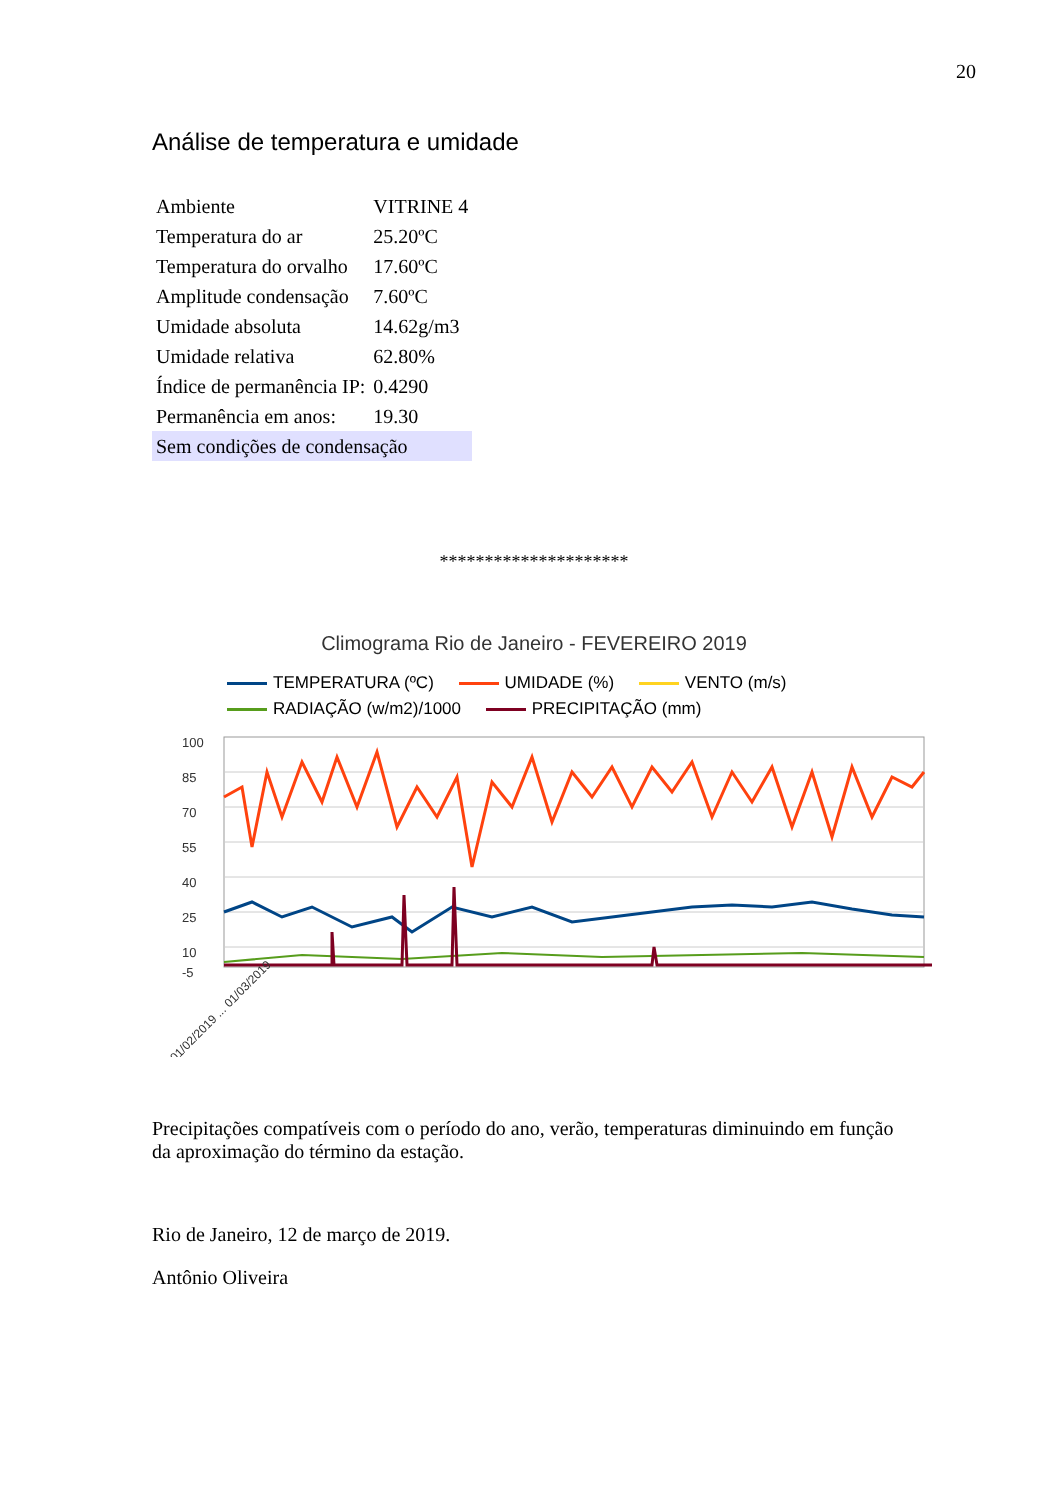20
Análise de temperatura e umidade
| Ambiente | VITRINE 4 |
| Temperatura do ar | 25.20ºC |
| Temperatura do orvalho | 17.60ºC |
| Amplitude condensação | 7.60ºC |
| Umidade absoluta | 14.62g/m3 |
| Umidade relativa | 62.80% |
| Índice de permanência IP: | 0.4290 |
| Permanência em anos: | 19.30 |
| Sem condições de condensação | |
*********************
Climograma Rio de Janeiro - FEVEREIRO 2019
TEMPERATURA (ºC) UMIDADE (%) VENTO (m/s)
RADIAÇÃO (w/m2)/1000 PRECIPITAÇÃO (mm)
100
85
70
55
40
25
10
-5
01/02/2019 ... 01/03/2019
Precipitações compatíveis com o período do ano, verão, temperaturas diminuindo em função da aproximação do término da estação.
Rio de Janeiro, 12 de março de 2019.
Antônio Oliveira